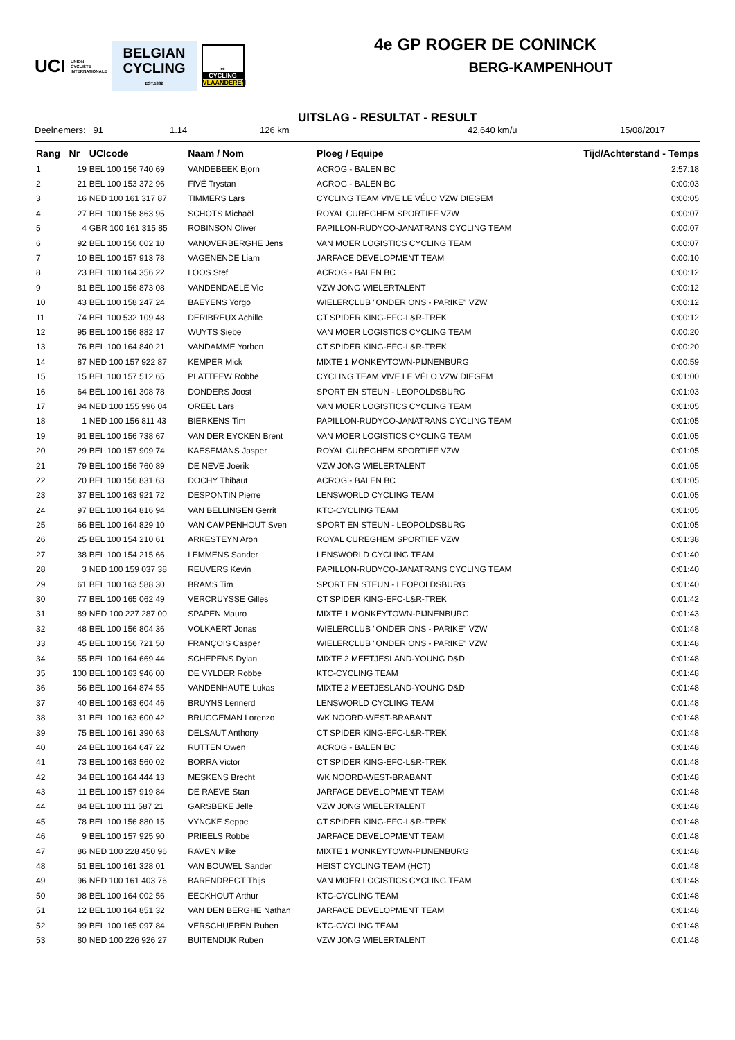UCI UNION
CYCLISTE
INTERNATIONALE
BELGIAN
CYCLING
EST.1882
∞
CYCLING
VLAANDEREN
4e GP ROGER DE CONINCK
BERG-KAMPENHOUT
UITSLAG - RESULTAT - RESULT
Deelnemers: 91 1.14 126 km 42,640 km/u 15/08/2017
| Rang | Nr | UCIcode | Naam / Nom | Ploeg / Equipe | Tijd/Achterstand - Temps |
| --- | --- | --- | --- | --- | --- |
| 1 | 19 | BEL 100 156 740 69 | VANDEBEEK Bjorn | ACROG - BALEN BC | 2:57:18 |
| 2 | 21 | BEL 100 153 372 96 | FIVÉ Trystan | ACROG - BALEN BC | 0:00:03 |
| 3 | 16 | NED 100 161 317 87 | TIMMERS Lars | CYCLING TEAM VIVE LE VÉLO VZW DIEGEM | 0:00:05 |
| 4 | 27 | BEL 100 156 863 95 | SCHOTS Michaël | ROYAL CUREGHEM SPORTIEF VZW | 0:00:07 |
| 5 | 4 | GBR 100 161 315 85 | ROBINSON Oliver | PAPILLON-RUDYCO-JANATRANS CYCLING TEAM | 0:00:07 |
| 6 | 92 | BEL 100 156 002 10 | VANOVERBERGHE Jens | VAN MOER LOGISTICS CYCLING TEAM | 0:00:07 |
| 7 | 10 | BEL 100 157 913 78 | VAGENENDE Liam | JARFACE DEVELOPMENT TEAM | 0:00:10 |
| 8 | 23 | BEL 100 164 356 22 | LOOS Stef | ACROG - BALEN BC | 0:00:12 |
| 9 | 81 | BEL 100 156 873 08 | VANDENDAELE Vic | VZW JONG WIELERTALENT | 0:00:12 |
| 10 | 43 | BEL 100 158 247 24 | BAEYENS Yorgo | WIELERCLUB "ONDER ONS - PARIKE" VZW | 0:00:12 |
| 11 | 74 | BEL 100 532 109 48 | DERIBREUX Achille | CT SPIDER KING-EFC-L&R-TREK | 0:00:12 |
| 12 | 95 | BEL 100 156 882 17 | WUYTS Siebe | VAN MOER LOGISTICS CYCLING TEAM | 0:00:20 |
| 13 | 76 | BEL 100 164 840 21 | VANDAMME Yorben | CT SPIDER KING-EFC-L&R-TREK | 0:00:20 |
| 14 | 87 | NED 100 157 922 87 | KEMPER Mick | MIXTE 1 MONKEYTOWN-PIJNENBURG | 0:00:59 |
| 15 | 15 | BEL 100 157 512 65 | PLATTEEW Robbe | CYCLING TEAM VIVE LE VÉLO VZW DIEGEM | 0:01:00 |
| 16 | 64 | BEL 100 161 308 78 | DONDERS Joost | SPORT EN STEUN - LEOPOLDSBURG | 0:01:03 |
| 17 | 94 | NED 100 155 996 04 | OREEL Lars | VAN MOER LOGISTICS CYCLING TEAM | 0:01:05 |
| 18 | 1 | NED 100 156 811 43 | BIERKENS Tim | PAPILLON-RUDYCO-JANATRANS CYCLING TEAM | 0:01:05 |
| 19 | 91 | BEL 100 156 738 67 | VAN DER EYCKEN Brent | VAN MOER LOGISTICS CYCLING TEAM | 0:01:05 |
| 20 | 29 | BEL 100 157 909 74 | KAESEMANS Jasper | ROYAL CUREGHEM SPORTIEF VZW | 0:01:05 |
| 21 | 79 | BEL 100 156 760 89 | DE NEVE Joerik | VZW JONG WIELERTALENT | 0:01:05 |
| 22 | 20 | BEL 100 156 831 63 | DOCHY Thibaut | ACROG - BALEN BC | 0:01:05 |
| 23 | 37 | BEL 100 163 921 72 | DESPONTIN Pierre | LENSWORLD CYCLING TEAM | 0:01:05 |
| 24 | 97 | BEL 100 164 816 94 | VAN BELLINGEN Gerrit | KTC-CYCLING TEAM | 0:01:05 |
| 25 | 66 | BEL 100 164 829 10 | VAN CAMPENHOUT Sven | SPORT EN STEUN - LEOPOLDSBURG | 0:01:05 |
| 26 | 25 | BEL 100 154 210 61 | ARKESTEYN Aron | ROYAL CUREGHEM SPORTIEF VZW | 0:01:38 |
| 27 | 38 | BEL 100 154 215 66 | LEMMENS Sander | LENSWORLD CYCLING TEAM | 0:01:40 |
| 28 | 3 | NED 100 159 037 38 | REUVERS Kevin | PAPILLON-RUDYCO-JANATRANS CYCLING TEAM | 0:01:40 |
| 29 | 61 | BEL 100 163 588 30 | BRAMS Tim | SPORT EN STEUN - LEOPOLDSBURG | 0:01:40 |
| 30 | 77 | BEL 100 165 062 49 | VERCRUYSSE Gilles | CT SPIDER KING-EFC-L&R-TREK | 0:01:42 |
| 31 | 89 | NED 100 227 287 00 | SPAPEN Mauro | MIXTE 1 MONKEYTOWN-PIJNENBURG | 0:01:43 |
| 32 | 48 | BEL 100 156 804 36 | VOLKAERT Jonas | WIELERCLUB "ONDER ONS - PARIKE" VZW | 0:01:48 |
| 33 | 45 | BEL 100 156 721 50 | FRANÇOIS Casper | WIELERCLUB "ONDER ONS - PARIKE" VZW | 0:01:48 |
| 34 | 55 | BEL 100 164 669 44 | SCHEPENS Dylan | MIXTE 2 MEETJESLAND-YOUNG D&D | 0:01:48 |
| 35 | 100 | BEL 100 163 946 00 | DE VYLDER Robbe | KTC-CYCLING TEAM | 0:01:48 |
| 36 | 56 | BEL 100 164 874 55 | VANDENHAUTE Lukas | MIXTE 2 MEETJESLAND-YOUNG D&D | 0:01:48 |
| 37 | 40 | BEL 100 163 604 46 | BRUYNS Lennerd | LENSWORLD CYCLING TEAM | 0:01:48 |
| 38 | 31 | BEL 100 163 600 42 | BRUGGEMAN Lorenzo | WK NOORD-WEST-BRABANT | 0:01:48 |
| 39 | 75 | BEL 100 161 390 63 | DELSAUT Anthony | CT SPIDER KING-EFC-L&R-TREK | 0:01:48 |
| 40 | 24 | BEL 100 164 647 22 | RUTTEN Owen | ACROG - BALEN BC | 0:01:48 |
| 41 | 73 | BEL 100 163 560 02 | BORRA Victor | CT SPIDER KING-EFC-L&R-TREK | 0:01:48 |
| 42 | 34 | BEL 100 164 444 13 | MESKENS Brecht | WK NOORD-WEST-BRABANT | 0:01:48 |
| 43 | 11 | BEL 100 157 919 84 | DE RAEVE Stan | JARFACE DEVELOPMENT TEAM | 0:01:48 |
| 44 | 84 | BEL 100 111 587 21 | GARSBEKE Jelle | VZW JONG WIELERTALENT | 0:01:48 |
| 45 | 78 | BEL 100 156 880 15 | VYNCKE Seppe | CT SPIDER KING-EFC-L&R-TREK | 0:01:48 |
| 46 | 9 | BEL 100 157 925 90 | PRIEELS Robbe | JARFACE DEVELOPMENT TEAM | 0:01:48 |
| 47 | 86 | NED 100 228 450 96 | RAVEN Mike | MIXTE 1 MONKEYTOWN-PIJNENBURG | 0:01:48 |
| 48 | 51 | BEL 100 161 328 01 | VAN BOUWEL Sander | HEIST CYCLING TEAM (HCT) | 0:01:48 |
| 49 | 96 | NED 100 161 403 76 | BARENDREGT Thijs | VAN MOER LOGISTICS CYCLING TEAM | 0:01:48 |
| 50 | 98 | BEL 100 164 002 56 | EECKHOUT Arthur | KTC-CYCLING TEAM | 0:01:48 |
| 51 | 12 | BEL 100 164 851 32 | VAN DEN BERGHE Nathan | JARFACE DEVELOPMENT TEAM | 0:01:48 |
| 52 | 99 | BEL 100 165 097 84 | VERSCHUEREN Ruben | KTC-CYCLING TEAM | 0:01:48 |
| 53 | 80 | NED 100 226 926 27 | BUITENDIJK Ruben | VZW JONG WIELERTALENT | 0:01:48 |